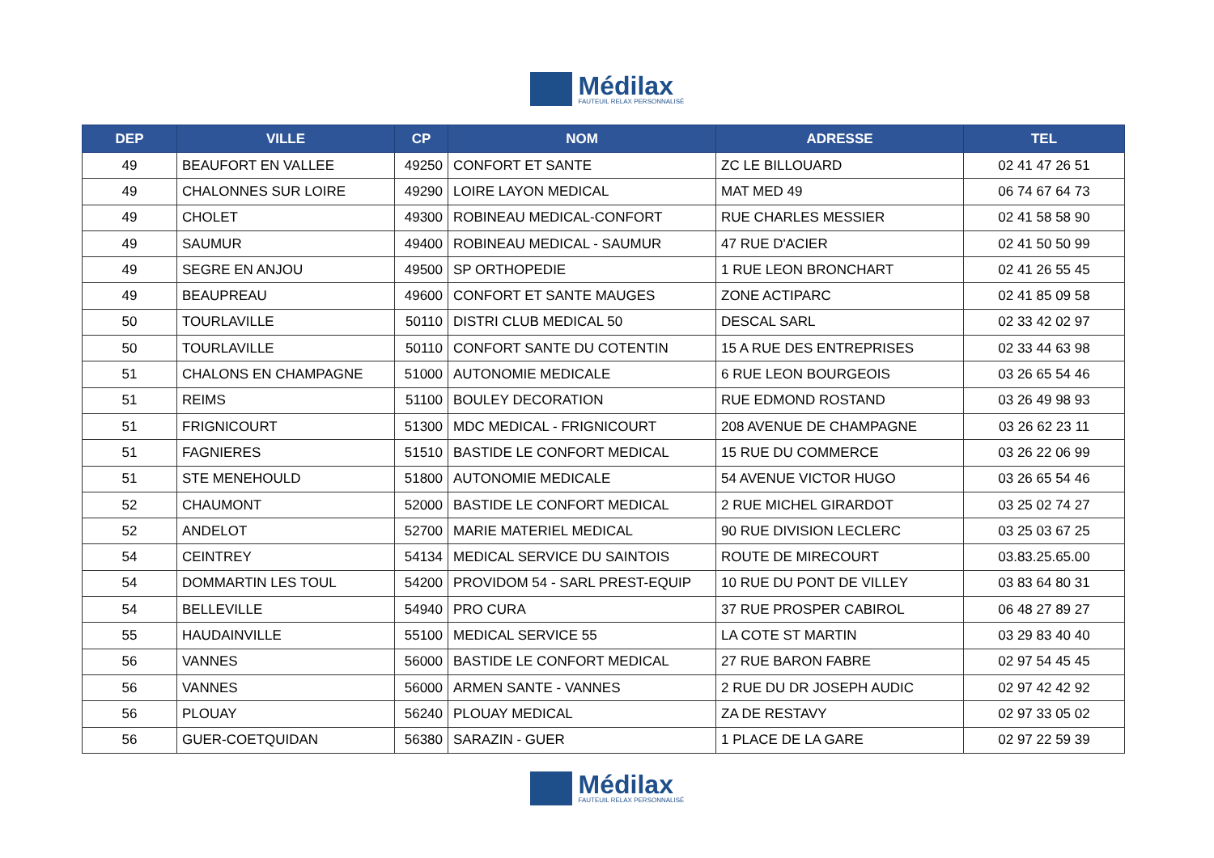Médilax
FAUTEUIL RELAX PERSONNALISÉ
| DEP | VILLE | CP | NOM | ADRESSE | TEL |
| --- | --- | --- | --- | --- | --- |
| 49 | BEAUFORT EN VALLEE | 49250 | CONFORT ET SANTE | ZC LE BILLOUARD | 02 41 47 26 51 |
| 49 | CHALONNES SUR LOIRE | 49290 | LOIRE LAYON MEDICAL | MAT MED 49 | 06 74 67 64 73 |
| 49 | CHOLET | 49300 | ROBINEAU MEDICAL-CONFORT | RUE CHARLES MESSIER | 02 41 58 58 90 |
| 49 | SAUMUR | 49400 | ROBINEAU MEDICAL - SAUMUR | 47 RUE D'ACIER | 02 41 50 50 99 |
| 49 | SEGRE EN ANJOU | 49500 | SP ORTHOPEDIE | 1 RUE LEON BRONCHART | 02 41 26 55 45 |
| 49 | BEAUPREAU | 49600 | CONFORT ET SANTE MAUGES | ZONE ACTIPARC | 02 41 85 09 58 |
| 50 | TOURLAVILLE | 50110 | DISTRI CLUB MEDICAL 50 | DESCAL SARL | 02 33 42 02 97 |
| 50 | TOURLAVILLE | 50110 | CONFORT SANTE DU COTENTIN | 15 A RUE DES ENTREPRISES | 02 33 44 63 98 |
| 51 | CHALONS EN CHAMPAGNE | 51000 | AUTONOMIE MEDICALE | 6 RUE LEON BOURGEOIS | 03 26 65 54 46 |
| 51 | REIMS | 51100 | BOULEY DECORATION | RUE EDMOND ROSTAND | 03 26 49 98 93 |
| 51 | FRIGNICOURT | 51300 | MDC MEDICAL - FRIGNICOURT | 208 AVENUE DE CHAMPAGNE | 03 26 62 23 11 |
| 51 | FAGNIERES | 51510 | BASTIDE LE CONFORT MEDICAL | 15 RUE DU COMMERCE | 03 26 22 06 99 |
| 51 | STE MENEHOULD | 51800 | AUTONOMIE MEDICALE | 54 AVENUE VICTOR HUGO | 03 26 65 54 46 |
| 52 | CHAUMONT | 52000 | BASTIDE LE CONFORT MEDICAL | 2 RUE MICHEL GIRARDOT | 03 25 02 74 27 |
| 52 | ANDELOT | 52700 | MARIE MATERIEL MEDICAL | 90 RUE DIVISION LECLERC | 03 25 03 67 25 |
| 54 | CEINTREY | 54134 | MEDICAL SERVICE DU SAINTOIS | ROUTE DE MIRECOURT | 03.83.25.65.00 |
| 54 | DOMMARTIN LES TOUL | 54200 | PROVIDOM 54 - SARL PREST-EQUIP | 10 RUE DU PONT DE VILLEY | 03 83 64 80 31 |
| 54 | BELLEVILLE | 54940 | PRO CURA | 37 RUE PROSPER CABIROL | 06 48 27 89 27 |
| 55 | HAUDAINVILLE | 55100 | MEDICAL SERVICE 55 | LA COTE ST MARTIN | 03 29 83 40 40 |
| 56 | VANNES | 56000 | BASTIDE LE CONFORT MEDICAL | 27 RUE BARON FABRE | 02 97 54 45 45 |
| 56 | VANNES | 56000 | ARMEN SANTE - VANNES | 2 RUE DU DR JOSEPH AUDIC | 02 97 42 42 92 |
| 56 | PLOUAY | 56240 | PLOUAY MEDICAL | ZA DE RESTAVY | 02 97 33 05 02 |
| 56 | GUER-COETQUIDAN | 56380 | SARAZIN - GUER | 1 PLACE DE LA GARE | 02 97 22 59 39 |
Médilax
FAUTEUIL RELAX PERSONNALISÉ